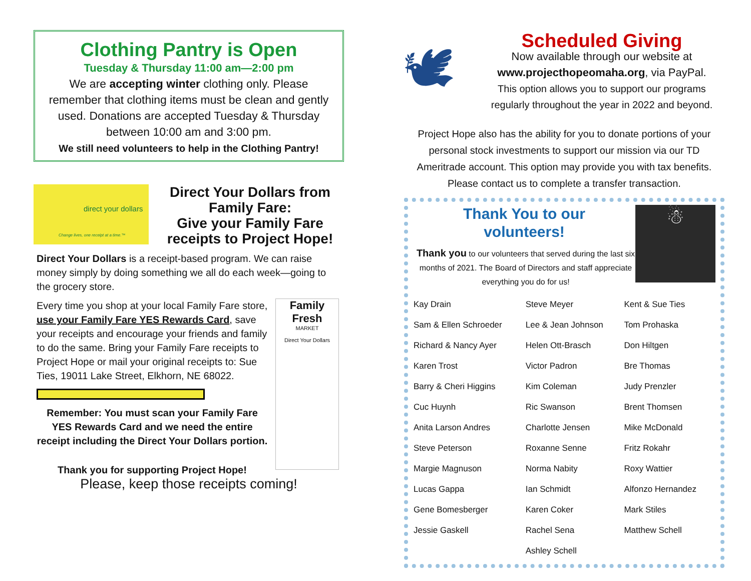Clothing Pantry is Open
Tuesday & Thursday 11:00 am—2:00 pm
We are accepting winter clothing only. Please remember that clothing items must be clean and gently used. Donations are accepted Tuesday & Thursday between 10:00 am and 3:00 pm.
We still need volunteers to help in the Clothing Pantry!
direct your dollars
Change lives, one receipt at a time.™
Direct Your Dollars from Family Fare:
Give your Family Fare receipts to Project Hope!
Direct Your Dollars is a receipt-based program. We can raise money simply by doing something we all do each week—going to the grocery store.
Family Fresh
MARKET
Direct Your Dollars
Every time you shop at your local Family Fare store, use your Family Fare YES Rewards Card, save your receipts and encourage your friends and family to do the same. Bring your Family Fare receipts to Project Hope or mail your original receipts to: Sue Ties, 19011 Lake Street, Elkhorn, NE 68022.
Remember: You must scan your Family Fare YES Rewards Card and we need the entire receipt including the Direct Your Dollars portion.
Thank you for supporting Project Hope!
Please, keep those receipts coming!
🕊
Scheduled Giving
Now available through our website at www.projecthopeomaha.org, via PayPal.
This option allows you to support our programs regularly throughout the year in 2022 and beyond.
Project Hope also has the ability for you to donate portions of your personal stock investments to support our mission via our TD Ameritrade account. This option may provide you with tax benefits. Please contact us to complete a transfer transaction.
☃
Thank You to our
volunteers!
Thank you to our volunteers that served during the last six months of 2021. The Board of Directors and staff appreciate everything you do for us!
| Kay Drain | Steve Meyer | Kent & Sue Ties |
| Sam & Ellen Schroeder | Lee & Jean Johnson | Tom Prohaska |
| Richard & Nancy Ayer | Helen Ott-Brasch | Don Hiltgen |
| Karen Trost | Victor Padron | Bre Thomas |
| Barry & Cheri Higgins | Kim Coleman | Judy Prenzler |
| Cuc Huynh | Ric Swanson | Brent Thomsen |
| Anita Larson Andres | Charlotte Jensen | Mike McDonald |
| Steve Peterson | Roxanne Senne | Fritz Rokahr |
| Margie Magnuson | Norma Nabity | Roxy Wattier |
| Lucas Gappa | Ian Schmidt | Alfonzo Hernandez |
| Gene Bomesberger | Karen Coker | Mark Stiles |
| Jessie Gaskell | Rachel Sena | Matthew Schell |
| | Ashley Schell | |